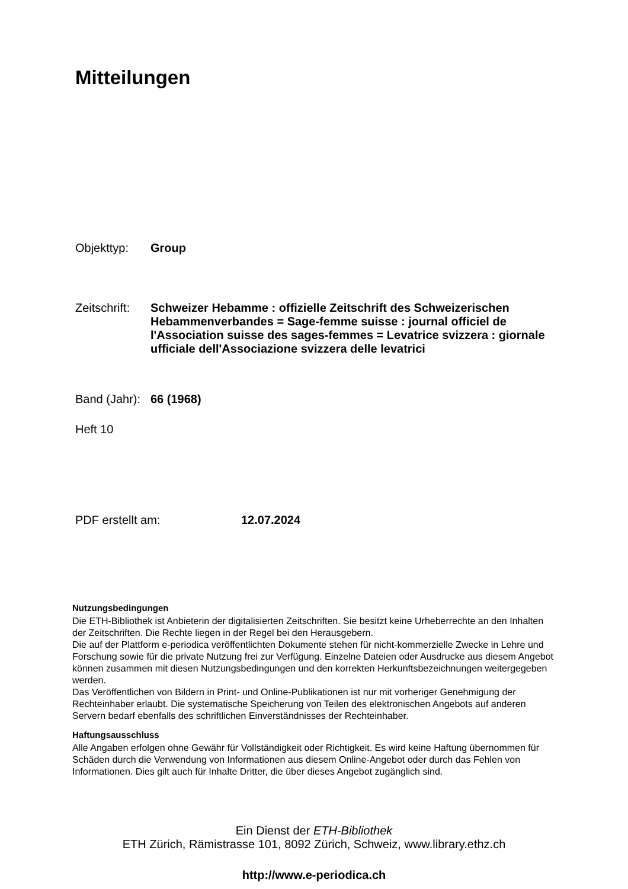Mitteilungen
Objekttyp: Group
Zeitschrift: Schweizer Hebamme : offizielle Zeitschrift des Schweizerischen Hebammenverbandes = Sage-femme suisse : journal officiel de l'Association suisse des sages-femmes = Levatrice svizzera : giornale ufficiale dell'Associazione svizzera delle levatrici
Band (Jahr): 66 (1968)
Heft 10
PDF erstellt am: 12.07.2024
Nutzungsbedingungen
Die ETH-Bibliothek ist Anbieterin der digitalisierten Zeitschriften. Sie besitzt keine Urheberrechte an den Inhalten der Zeitschriften. Die Rechte liegen in der Regel bei den Herausgebern.
Die auf der Plattform e-periodica veröffentlichten Dokumente stehen für nicht-kommerzielle Zwecke in Lehre und Forschung sowie für die private Nutzung frei zur Verfügung. Einzelne Dateien oder Ausdrucke aus diesem Angebot können zusammen mit diesen Nutzungsbedingungen und den korrekten Herkunftsbezeichnungen weitergegeben werden.
Das Veröffentlichen von Bildern in Print- und Online-Publikationen ist nur mit vorheriger Genehmigung der Rechteinhaber erlaubt. Die systematische Speicherung von Teilen des elektronischen Angebots auf anderen Servern bedarf ebenfalls des schriftlichen Einverständnisses der Rechteinhaber.
Haftungsausschluss
Alle Angaben erfolgen ohne Gewähr für Vollständigkeit oder Richtigkeit. Es wird keine Haftung übernommen für Schäden durch die Verwendung von Informationen aus diesem Online-Angebot oder durch das Fehlen von Informationen. Dies gilt auch für Inhalte Dritter, die über dieses Angebot zugänglich sind.
Ein Dienst der ETH-Bibliothek
ETH Zürich, Rämistrasse 101, 8092 Zürich, Schweiz, www.library.ethz.ch
http://www.e-periodica.ch